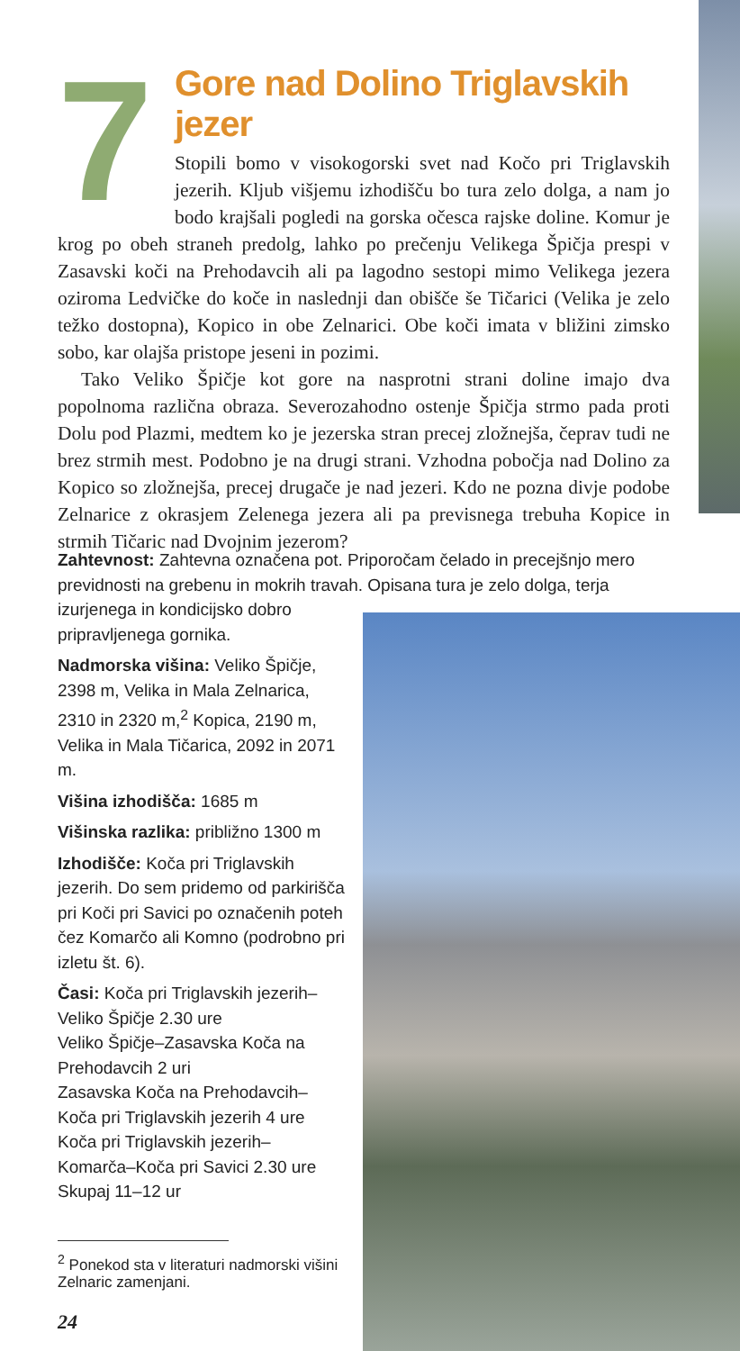7
Gore nad Dolino Triglavskih jezer
Stopili bomo v visokogorski svet nad Kočo pri Triglavskih jezerih. Kljub višjemu izhodišču bo tura zelo dolga, a nam jo bodo krajšali pogledi na gorska očesca rajske doline. Komur je krog po obeh straneh predolg, lahko po prečenju Velikega Špičja prespi v Zasavski koči na Prehodavcih ali pa lagodno sestopi mimo Velikega jezera oziroma Ledvičke do koče in naslednji dan obišče še Tičarici (Velika je zelo težko dostopna), Kopico in obe Zelnarici. Obe koči imata v bližini zimsko sobo, kar olajša pristope jeseni in pozimi.
Tako Veliko Špičje kot gore na nasprotni strani doline imajo dva popolnoma različna obraza. Severozahodno ostenje Špičja strmo pada proti Dolu pod Plazmi, medtem ko je jezerska stran precej zložnejša, čeprav tudi ne brez strmih mest. Podobno je na drugi strani. Vzhodna pobočja nad Dolino za Kopico so zložnejša, precej drugače je nad jezeri. Kdo ne pozna divje podobe Zelnarice z okrasjem Zelenega jezera ali pa previsnega trebuha Kopice in strmih Tičaric nad Dvojnim jezerom?
Zahtevnost: Zahtevna označena pot. Priporočam čelado in precejšnjo mero previdnosti na grebenu in mokrih travah. Opisana tura je zelo dolga, terja
izurjenega in kondicijsko dobro
pripravljenega gornika.
Nadmorska višina: Veliko Špičje, 2398 m, Velika in Mala Zelnarica, 2310 in 2320 m,<sup>2</sup> Kopica, 2190 m, Velika in Mala Tičarica, 2092 in 2071 m.
Višina izhodišča: 1685 m
Višinska razlika: približno 1300 m
Izhodišče: Koča pri Triglavskih jezerih. Do sem pridemo od parkirišča pri Koči pri Savici po označenih poteh čez Komarčo ali Komno (podrobno pri izletu št. 6).
Časi: Koča pri Triglavskih jezerih–Veliko Špičje 2.30 ure
Veliko Špičje–Zasavska Koča na Prehodavcih 2 uri
Zasavska Koča na Prehodavcih–Koča pri Triglavskih jezerih 4 ure
Koča pri Triglavskih jezerih–Komarča–Koča pri Savici 2.30 ure
Skupaj 11–12 ur
<sup>2</sup> Ponekod sta v literaturi nadmorski višini Zelnaric zamenjani.
24